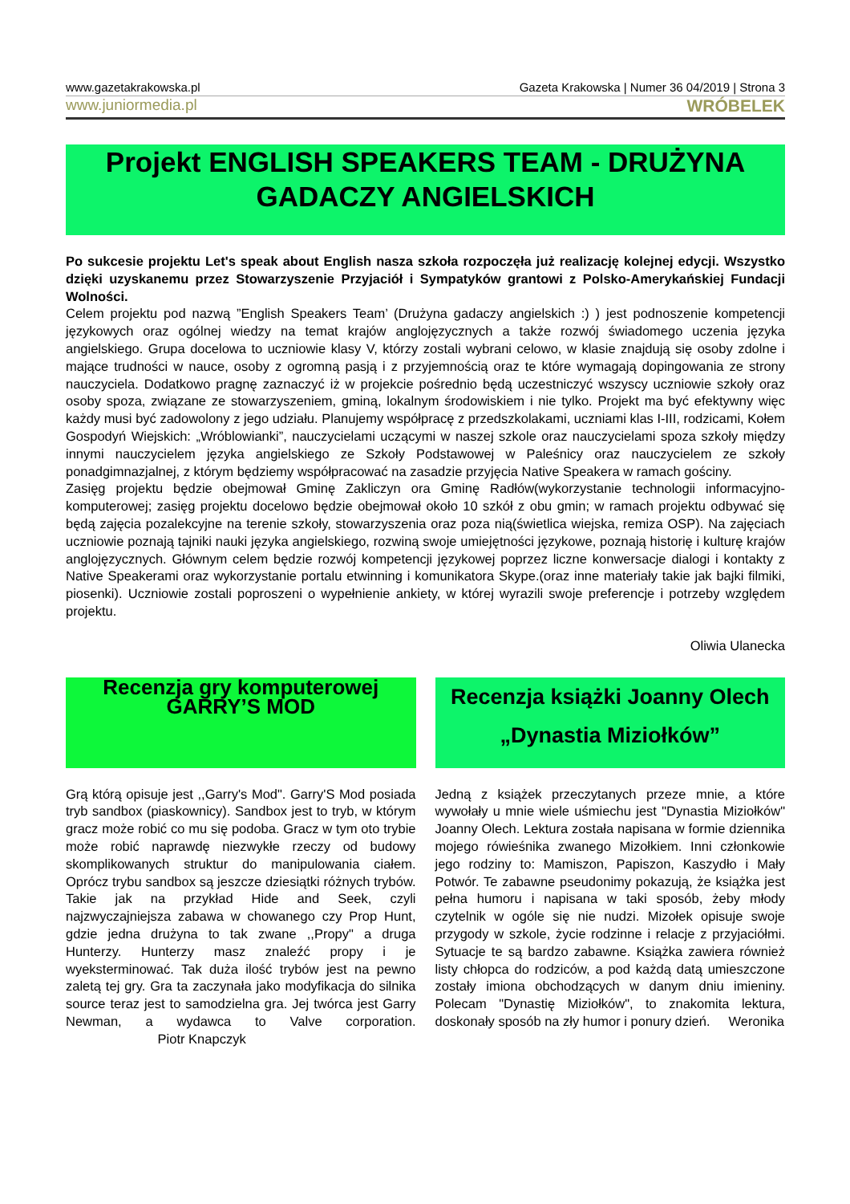www.gazetakrakowska.pl Gazeta Krakowska | Numer 36 04/2019 | Strona 3
www.juniormedia.pl WRÓBELEK
Projekt ENGLISH SPEAKERS TEAM - DRUŻYNA GADACZY ANGIELSKICH
Po sukcesie projektu Let's speak about English nasza szkoła rozpoczęła już realizację kolejnej edycji. Wszystko dzięki uzyskanemu przez Stowarzyszenie Przyjaciół i Sympatyków grantowi z Polsko-Amerykańskiej Fundacji Wolności.
Celem projektu pod nazwą ”English Speakers Team’ (Drużyna gadaczy angielskich :) ) jest podnoszenie kompetencji językowych oraz ogólnej wiedzy na temat krajów anglojęzycznych a także rozwój świadomego uczenia języka angielskiego. Grupa docelowa to uczniowie klasy V, którzy zostali wybrani celowo, w klasie znajdują się osoby zdolne i mające trudności w nauce, osoby z ogromną pasją i z przyjemnością oraz te które wymagają dopingowania ze strony nauczyciela. Dodatkowo pragnę zaznaczyć iż w projekcie pośrednio będą uczestniczyć wszyscy uczniowie szkoły oraz osoby spoza, związane ze stowarzyszeniem, gminą, lokalnym środowiskiem i nie tylko. Projekt ma być efektywny więc każdy musi być zadowolony z jego udziału. Planujemy współpracę z przedszkolakami, uczniami klas I-III, rodzicami, Kołem Gospodyń Wiejskich: „Wróblowianki”, nauczycielami uczącymi w naszej szkole oraz nauczycielami spoza szkoły między innymi nauczycielem języka angielskiego ze Szkoły Podstawowej w Paleśnicy oraz nauczycielem ze szkoły ponadgimnazjalnej, z którym będziemy współpracować na zasadzie przyjęcia Native Speakera w ramach gościny.
Zasięg projektu będzie obejmował Gminę Zakliczyn ora Gminę Radłów(wykorzystanie technologii informacyjno-komputerowej; zasięg projektu docelowo będzie obejmował około 10 szkół z obu gmin; w ramach projektu odbywać się będą zajęcia pozalekcyjne na terenie szkoły, stowarzyszenia oraz poza nią(świetlica wiejska, remiza OSP). Na zajęciach uczniowie poznają tajniki nauki języka angielskiego, rozwiną swoje umiejętności językowe, poznają historię i kulturę krajów anglojęzycznych. Głównym celem będzie rozwój kompetencji językowej poprzez liczne konwersacje dialogi i kontakty z Native Speakerami oraz wykorzystanie portalu etwinning i komunikatora Skype.(oraz inne materiały takie jak bajki filmiki, piosenki). Uczniowie zostali poproszeni o wypełnienie ankiety, w której wyrazili swoje preferencje i potrzeby względem projektu.
Oliwia Ulanecka
Recenzja gry komputerowej GARRY’S MOD
Grą którą opisuje jest ,,Garry's Mod". Garry'S Mod posiada tryb sandbox (piaskownicy). Sandbox jest to tryb, w którym gracz może robić co mu się podoba. Gracz w tym oto trybie może robić naprawdę niezwykłe rzeczy od budowy skomplikowanych struktur do manipulowania ciałem. Oprócz trybu sandbox są jeszcze dziesiątki różnych trybów. Takie jak na przykład Hide and Seek, czyli najzwyczajniejsza zabawa w chowanego czy Prop Hunt, gdzie jedna drużyna to tak zwane ,,Propy" a druga Hunterzy. Hunterzy masz znaleźć propy i je wyeksterminować. Tak duża ilość trybów jest na pewno zaletą tej gry. Gra ta zaczynała jako modyfikacja do silnika source teraz jest to samodzielna gra. Jej twórca jest Garry Newman, a wydawca to Valve corporation. Piotr Knapczyk
Recenzja książki Joanny Olech „Dynastia Miziołków”
Jedną z książek przeczytanych przeze mnie, a które wywołały u mnie wiele uśmiechu jest "Dynastia Miziołków" Joanny Olech. Lektura została napisana w formie dziennika mojego rówieśnika zwanego Mizołkiem. Inni członkowie jego rodziny to: Mamiszon, Papiszon, Kaszydło i Mały Potwór. Te zabawne pseudonimy pokazują, że książka jest pełna humoru i napisana w taki sposób, żeby młody czytelnik w ogóle się nie nudzi. Mizołek opisuje swoje przygody w szkole, życie rodzinne i relacje z przyjaciółmi. Sytuacje te są bardzo zabawne. Książka zawiera również listy chłopca do rodziców, a pod każdą datą umieszczone zostały imiona obchodzących w danym dniu imieniny. Polecam "Dynastię Miziołków", to znakomita lektura, doskonały sposób na zły humor i ponury dzień. Weronika